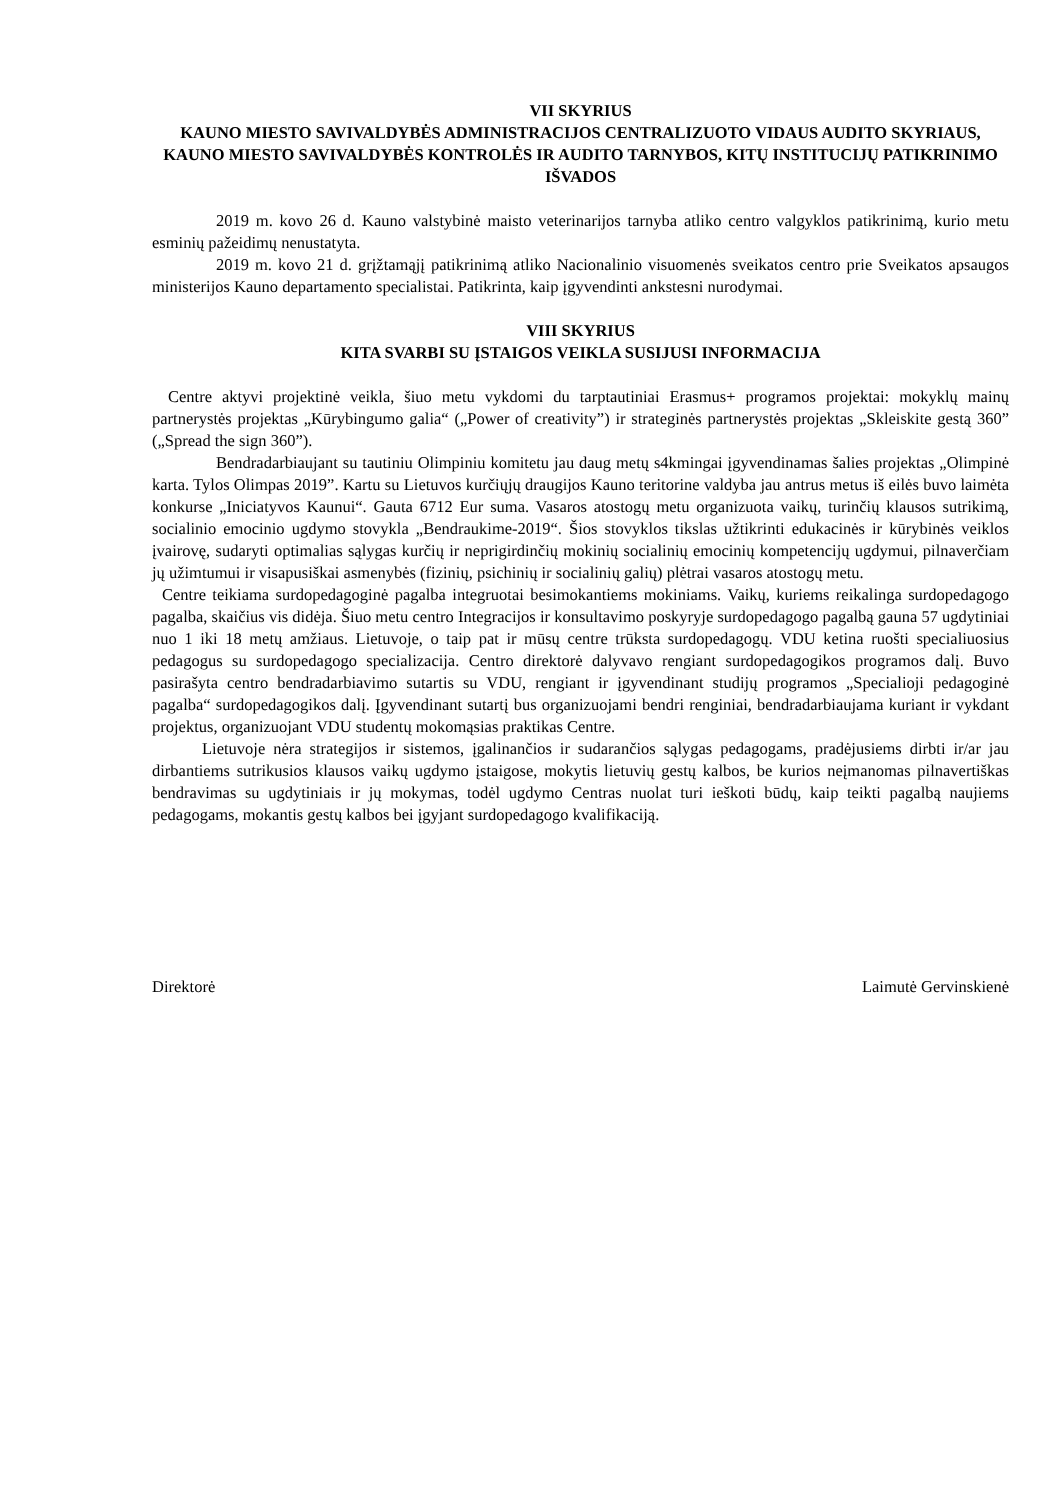VII SKYRIUS
KAUNO MIESTO SAVIVALDYBĖS ADMINISTRACIJOS CENTRALIZUOTO VIDAUS AUDITO SKYRIAUS, KAUNO MIESTO SAVIVALDYBĖS KONTROLĖS IR AUDITO TARNYBOS, KITŲ INSTITUCIJŲ PATIKRINIMO IŠVADOS
2019 m. kovo 26 d. Kauno valstybinė maisto veterinarijos tarnyba atliko centro valgyklos patikrinimą, kurio metu esminių pažeidimų nenustatyta.
2019 m. kovo 21 d. grįžtamąjį patikrinimą atliko Nacionalinio visuomenės sveikatos centro prie Sveikatos apsaugos ministerijos Kauno departamento specialistai. Patikrinta, kaip įgyvendinti ankstesni nurodymai.
VIII SKYRIUS
KITA SVARBI SU ĮSTAIGOS VEIKLA SUSIJUSI INFORMACIJA
Centre aktyvi projektinė veikla, šiuo metu vykdomi du tarptautiniai Erasmus+ programos projektai: mokyklų mainų partnerystės projektas „Kūrybingumo galia“ („Power of creativity”) ir strateginės partnerystės projektas „Skleiskite gestą 360” („Spread the sign 360”).
Bendradarbiaujant su tautiniu Olimpiniu komitetu jau daug metų s4kmingai įgyvendinamas šalies projektas „Olimpinė karta. Tylos Olimpas 2019”. Kartu su Lietuvos kurčiųjų draugijos Kauno teritorine valdyba jau antrus metus iš eilės buvo laimėta konkurse „Iniciatyvos Kaunui“. Gauta 6712 Eur suma. Vasaros atostogų metu organizuota vaikų, turinčių klausos sutrikimą, socialinio emocinio ugdymo stovykla „Bendraukime-2019“. Šios stovyklos tikslas užtikrinti edukacinės ir kūrybinės veiklos įvairovę, sudaryti optimalias sąlygas kurčių ir neprigirdinčių mokinių socialinių emocinių kompetencijų ugdymui, pilnaverčiam jų užimtumui ir visapusiškai asmenybės (fizinių, psichinių ir socialinių galių) plėtrai vasaros atostogų metu.
Centre teikiama surdopedagoginė pagalba integruotai besimokantiems mokiniams. Vaikų, kuriems reikalinga surdopedagogo pagalba, skaičius vis didėja. Šiuo metu centro Integracijos ir konsultavimo poskyryje surdopedagogo pagalbą gauna 57 ugdytiniai nuo 1 iki 18 metų amžiaus. Lietuvoje, o taip pat ir mūsų centre trūksta surdopedagogų. VDU ketina ruošti specialiuosius pedagogus su surdopedagogo specializacija. Centro direktorė dalyvavo rengiant surdopedagogikos programos dalį. Buvo pasirašyta centro bendradarbiavimo sutartis su VDU, rengiant ir įgyvendinant studijų programos „Specialioji pedagoginė pagalba“ surdopedagogikos dalį. Įgyvendinant sutartį bus organizuojami bendri renginiai, bendradarbiaujama kuriant ir vykdant projektus, organizuojant VDU studentų mokomąsias praktikas Centre.
Lietuvoje nėra strategijos ir sistemos, įgalinančios ir sudarančios sąlygas pedagogams, pradėjusiems dirbti ir/ar jau dirbantiems sutrikusios klausos vaikų ugdymo įstaigose, mokytis lietuvių gestų kalbos, be kurios neįmanomas pilnavertiškas bendravimas su ugdytiniais ir jų mokymas, todėl ugdymo Centras nuolat turi ieškoti būdų, kaip teikti pagalbą naujiems pedagogams, mokantis gestų kalbos bei įgyjant surdopedagogo kvalifikaciją.
Direktorė Laimutė Gervinskienė